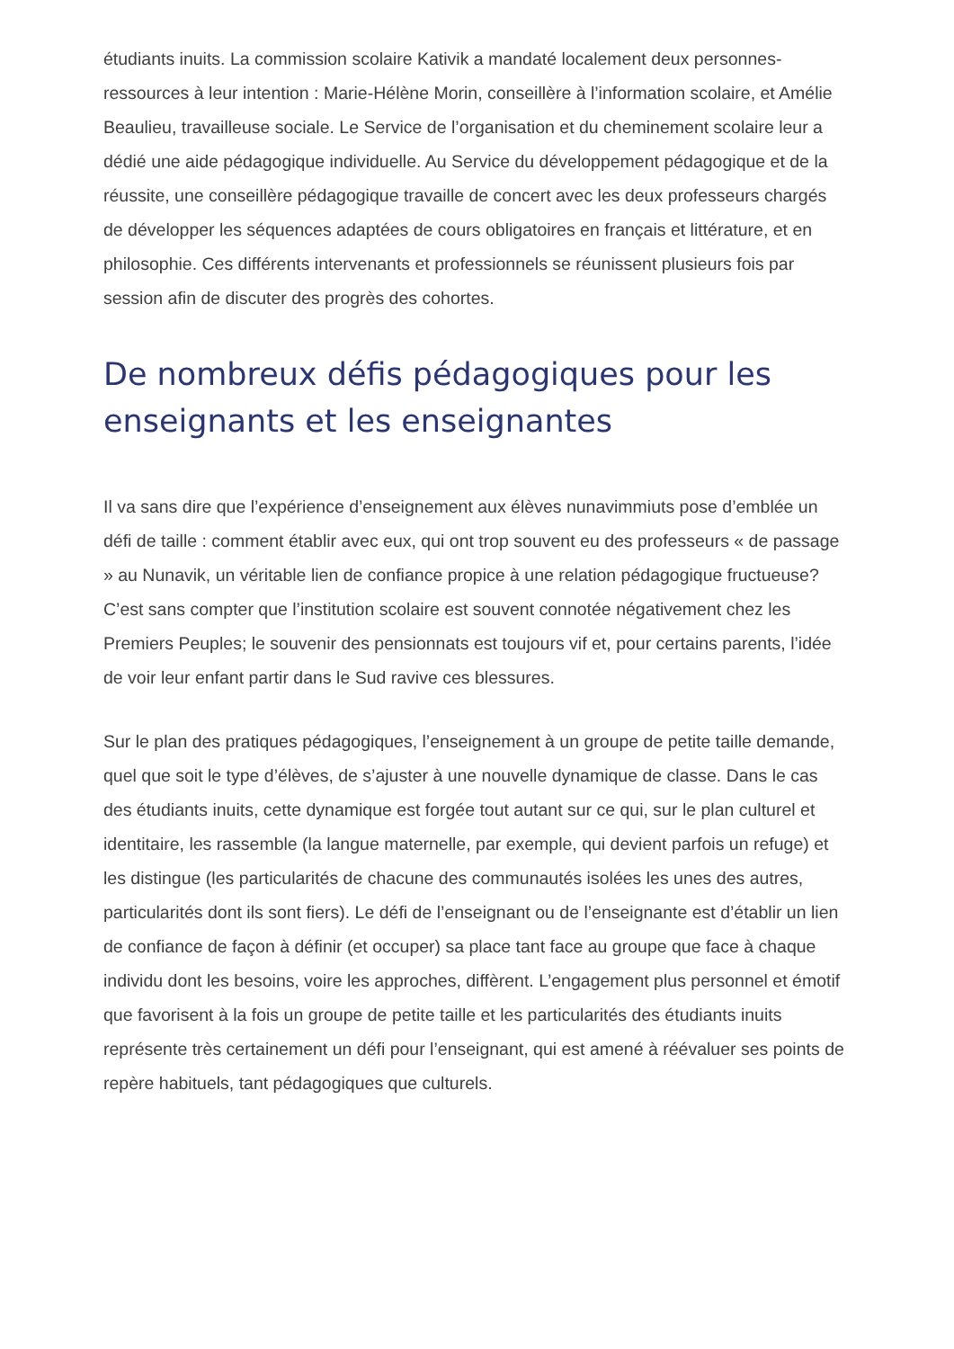étudiants inuits. La commission scolaire Kativik a mandaté localement deux personnes-ressources à leur intention : Marie-Hélène Morin, conseillère à l’information scolaire, et Amélie Beaulieu, travailleuse sociale. Le Service de l’organisation et du cheminement scolaire leur a dédié une aide pédagogique individuelle. Au Service du développement pédagogique et de la réussite, une conseillère pédagogique travaille de concert avec les deux professeurs chargés de développer les séquences adaptées de cours obligatoires en français et littérature, et en philosophie. Ces différents intervenants et professionnels se réunissent plusieurs fois par session afin de discuter des progrès des cohortes.
De nombreux défis pédagogiques pour les enseignants et les enseignantes
Il va sans dire que l’expérience d’enseignement aux élèves nunavimmiuts pose d’emblée un défi de taille : comment établir avec eux, qui ont trop souvent eu des professeurs « de passage » au Nunavik, un véritable lien de confiance propice à une relation pédagogique fructueuse? C’est sans compter que l’institution scolaire est souvent connotée négativement chez les Premiers Peuples; le souvenir des pensionnats est toujours vif et, pour certains parents, l’idée de voir leur enfant partir dans le Sud ravive ces blessures.
Sur le plan des pratiques pédagogiques, l’enseignement à un groupe de petite taille demande, quel que soit le type d’élèves, de s’ajuster à une nouvelle dynamique de classe. Dans le cas des étudiants inuits, cette dynamique est forgée tout autant sur ce qui, sur le plan culturel et identitaire, les rassemble (la langue maternelle, par exemple, qui devient parfois un refuge) et les distingue (les particularités de chacune des communautés isolées les unes des autres, particularités dont ils sont fiers). Le défi de l’enseignant ou de l’enseignante est d’établir un lien de confiance de façon à définir (et occuper) sa place tant face au groupe que face à chaque individu dont les besoins, voire les approches, diffèrent. L’engagement plus personnel et émotif que favorisent à la fois un groupe de petite taille et les particularités des étudiants inuits représente très certainement un défi pour l’enseignant, qui est amené à réévaluer ses points de repère habituels, tant pédagogiques que culturels.